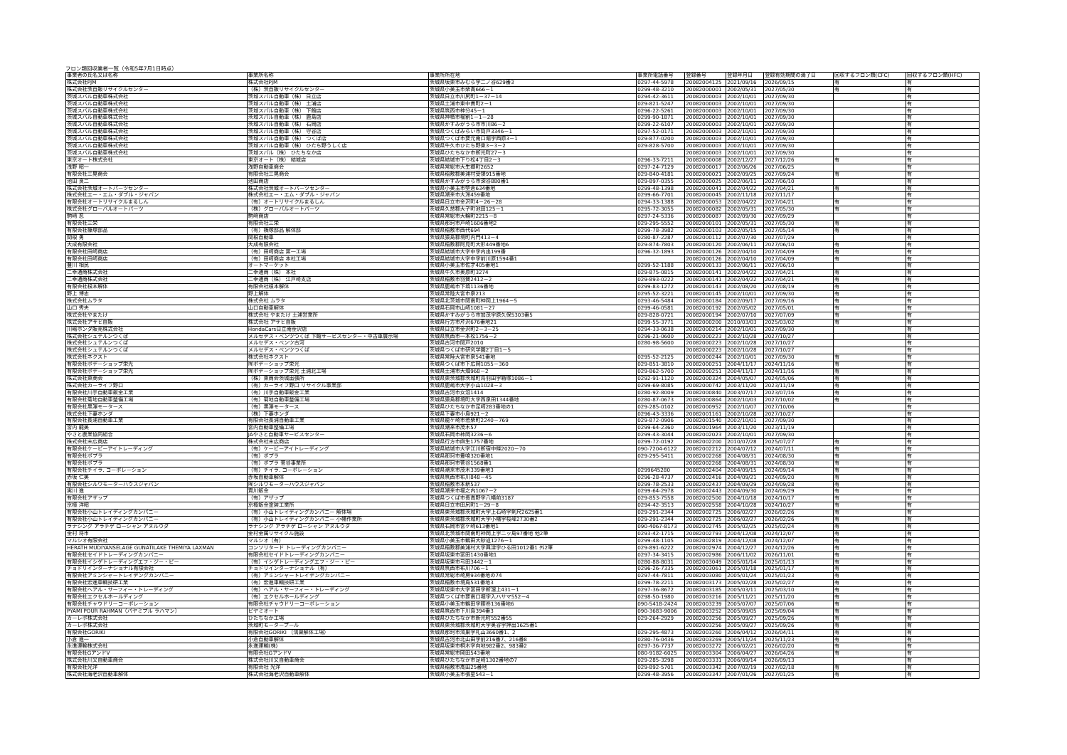フロン類回収業者一覧（令和5年7月1日時点）
| 事業者の氏名又は名称 | 事業所名称 | 事業所所在地 | 事業所電話番号 | 登録番号 | 登録年月日 | 登録有効期間の満了日 | 回収するフロン類(CFC) | 回収するフロン類(HFC) |
| --- | --- | --- | --- | --- | --- | --- | --- | --- |
| 株式会社PJM | 株式会社PJM | 茨城県坂東市みむら字二ノ谷629番3 | 0297-44-5978 | 20082004125 | 2021/09/16 | 2026/09/15 | 有 | 有 |
| 株式会社茨自販リサイクルセンター | （株）茨自販リサイクルセンター | 茨城県小美玉市柴高666－1 | 0299-48-3210 | 20082000001 | 2002/05/31 | 2027/05/30 | 有 | 有 |
| 茨城スバル自動車株式会社 | 茨城スバル自動車（株） 日立店 | 茨城県日立市川尻町1－37－14 | 0294-42-3611 | 20082000003 | 2002/10/01 | 2027/09/30 | | 有 |
| 茨城スバル自動車株式会社 | 茨城スバル自動車（株） 土浦店 | 茨城県土浦市東中貫町2－1 | 029-821-5247 | 20082000003 | 2002/10/01 | 2027/09/30 | | 有 |
| 茨城スバル自動車株式会社 | 茨城スバル自動車（株） 下館店 | 茨城県筑西市神分45－1 | 0296-22-5261 | 20082000003 | 2002/10/01 | 2027/09/30 | | 有 |
| 茨城スバル自動車株式会社 | 茨城スバル自動車（株） 鹿島店 | 茨城県神栖市堀割1－1－28 | 0299-90-1871 | 20082000003 | 2002/10/01 | 2027/09/30 | | 有 |
| 茨城スバル自動車株式会社 | 茨城スバル自動車（株） 石岡店 | 茨城県かすみがうら市市川86－2 | 0299-22-6107 | 20082000003 | 2002/10/01 | 2027/09/30 | | 有 |
| 茨城スバル自動車株式会社 | 茨城スバル自動車（株） 守谷店 | 茨城県つくばみらい市筒戸3346－1 | 0297-52-0171 | 20082000003 | 2002/10/01 | 2027/09/30 | | 有 |
| 茨城スバル自動車株式会社 | 茨城スバル自動車（株） つくば店 | 茨城県つくば市要元南口堀字西原3－1 | 029-877-0200 | 20082000003 | 2002/10/01 | 2027/09/30 | | 有 |
| 茨城スバル自動車株式会社 | 茨城スバル自動車（株） ひたち野うしく店 | 茨城県牛久市ひたち野東3－3－2 | 029-828-5700 | 20082000003 | 2002/10/01 | 2027/09/30 | | 有 |
| 茨城スバル自動車株式会社 | 茨城スバル（株） ひたちなか店 | 茨城県ひたちなか市新光町27－3 | | 20082000003 | 2002/10/01 | 2027/09/30 | | 有 |
| 東京オート株式会社 | 東京オート（株） 結城店 | 茨城県結城市下り松4丁目2－3 | 0296-33-7211 | 20082000008 | 2002/12/27 | 2027/12/26 | 有 | 有 |
| 浅野 昭一 | 浅野自動車商会 | 茨城県常総市大生郷町2652 | 0297-24-7129 | 20082000017 | 2002/06/26 | 2027/06/25 | | 有 |
| 有限会社三晃商会 | 有限会社三晃商会 | 茨城県稲敷郡美浦村受領915番地 | 029-840-4181 | 20082000021 | 2002/09/25 | 2027/09/24 | 有 | 有 |
| 池田 良二 | 池田商店 | 茨城県かすみがうら市深谷880番1 | 029-897-0355 | 20082000025 | 2002/06/11 | 2027/06/10 | | 有 |
| 株式会社茨城オートパーツセンター | 株式会社茨城オートパーツセンター | 茨城県小美玉市堅倉634番地 | 0299-48-1398 | 20082000041 | 2002/04/22 | 2027/04/21 | 有 | 有 |
| 株式会社エー・エム・ダブル・ジャパン | 株式会社エー・エム・ダブル・ジャパン | 茨城県潮来市大洲459番地 | 0299-66-7701 | 20082000045 | 2002/11/18 | 2027/11/17 | | 有 |
| 有限会社オートリサイクルまるしん | （有）オートリサイクルまるしん | 茨城県日立市金沢町4－26－28 | 0294-33-1388 | 20082000053 | 2002/04/22 | 2027/04/21 | 有 | 有 |
| 株式会社グローバルオートパーツ | （株）グローバルオートパーツ | 茨城県久慈郡大子町池田125－1 | 0295-72-3055 | 20082000082 | 2002/05/31 | 2027/05/30 | 有 | 有 |
| 駒﨑 忍 | 駒﨑商店 | 茨城県常総市大輪町2215－8 | 0297-24-5336 | 20082000087 | 2002/09/30 | 2027/09/29 | | 有 |
| 有限会社三栄 | 有限会社三栄 | 茨城県那珂市戸崎1606番地2 | 029-295-5552 | 20082000101 | 2002/05/31 | 2027/05/30 | 有 | 有 |
| 有限会社篠塚部品 | （有）篠塚部品 解体部 | 茨城県稲敷市西代694 | 0299-78-3982 | 20082000103 | 2002/05/15 | 2027/05/14 | 有 | 有 |
| 関根 勇 | 関根自動車 | 茨城県猿島郡境町内門413－4 | 0280-87-2287 | 20082000112 | 2002/07/30 | 2027/07/29 | | 有 |
| 大成有限会社 | 大成有限会社 | 茨城県稲敷郡阿見町大形449番地6 | 029-874-7803 | 20082000120 | 2002/06/11 | 2027/06/10 | 有 | 有 |
| 有限会社田崎商店 | （有）田崎商店 第一工場 | 茨城県結城市大字中字内出199番 | 0296-32-1893 | 20082000126 | 2002/04/10 | 2027/04/09 | 有 | 有 |
| 有限会社田崎商店 | （有）田崎商店 本社工場 | 茨城県結城市大字中字前川原1594番1 | | 20082000126 | 2002/04/10 | 2027/04/09 | 有 | 有 |
| 豊川 相民 | オートマーケット | 茨城県小美玉市佐才405番地1 | 0299-52-1188 | 20082000133 | 2002/06/11 | 2027/06/10 | | 有 |
| 二幸通商株式会社 | 二幸通商（株） 本社 | 茨城県牛久市奥原町3274 | 029-875-0815 | 20082000141 | 2002/04/22 | 2027/04/21 | 有 | 有 |
| 二幸通商株式会社 | 二幸通商（株） 江戸崎支店 | 茨城県稲敷市羽賀2412－2 | 029-893-0222 | 20082000141 | 2002/04/22 | 2027/04/21 | 有 | 有 |
| 有限会社根本解体 | 有限会社根本解体 | 茨城県鹿嶋市下塙1136番地 | 0299-83-1272 | 20082000143 | 2002/08/20 | 2027/08/19 | 有 | 有 |
| 野上 博志 | 野上解体 | 茨城県常陸大宮市泉213 | 0295-52-3221 | 20082000145 | 2002/10/01 | 2027/09/30 | 有 | 有 |
| 株式会社ムラタ | 株式会社 ムラタ | 茨城県北茨城市関南町神岡上1964－5 | 0293-46-5484 | 20082000184 | 2002/09/17 | 2027/09/16 | 有 | 有 |
| 山口 秀夫 | 山口自動車解体 | 茨城県石岡市山崎1081－27 | 0299-46-0581 | 20082000192 | 2002/05/02 | 2027/05/01 | 有 | 有 |
| 株式会社やまたけ | 株式会社 やまたけ 土浦営業所 | 茨城県かすみがうら市加茂字原久保5303番5 | 029-828-0721 | 20082000194 | 2002/07/10 | 2027/07/09 | 有 | 有 |
| 株式会社アサヒ自販 | 株式会社 アサヒ自販 | 茨城県行方市芹沢676番地21 | 0299-55-3771 | 20082000200 | 2010/03/03 | 2025/03/02 | 有 | 有 |
| 川嶋ホンダ販売株式会社 | HondaCars日立南金沢店 | 茨城県日立市金沢町2－3－25 | 0294-33-0638 | 20082000214 | 2002/10/01 | 2027/09/30 | | 有 |
| 株式会社シュテルンつくば | メルセデス・ベンツつくば 下館サービスセンター・中古車展示場 | 茨城県筑西市一本松1756－2 | 0296-21-0600 | 20082000223 | 2002/10/28 | 2027/10/27 | | 有 |
| 株式会社シュテルンつくば | メルセデス・ベンツ古河 | 茨城県古河市関戸2010 | 0280-98-5600 | 20082000223 | 2002/10/28 | 2027/10/27 | | 有 |
| 株式会社シュテルンつくば | メルセデス・ベンツつくば | 茨城県つくば市研究学園2丁目1－5 | | 20082000223 | 2002/10/28 | 2027/10/27 | | 有 |
| 株式会社ネクスト | 株式会社ネクスト | 茨城県常陸大宮市泉541番地 | 0295-52-2125 | 20082000244 | 2002/10/01 | 2027/09/30 | 有 | 有 |
| 有限会社ボデーショップ栄光 | ㈲ボデーショップ栄光 | 茨城県つくば市下広岡1055－360 | 029-851-3810 | 20082000251 | 2004/11/17 | 2024/11/16 | 有 | 有 |
| 有限会社ボデーショップ栄光 | ㈲ボデーショップ栄光 土浦北工場 | 茨城県土浦市大畑968－2 | 029-862-5700 | 20082000251 | 2004/11/17 | 2024/11/16 | 有 | 有 |
| 株式会社東商会 | （株）東商会茨城出張所 | 茨城県東茨城郡茨城町鳥羽田字箱塚1086－1 | 0292-91-1120 | 20082000324 | 2004/05/07 | 2024/05/06 | 有 | 有 |
| 株式会社カーライフ野口 | （有）カーライフ野口 リサイクル事業部 | 茨城県鹿嶋市大字小山1028－3 | 0299-69-8085 | 20082000742 | 2003/11/20 | 2023/11/19 | 有 | 有 |
| 有限会社川手自動車鈑金工業 | （有）川手自動車鈑金工業 | 茨城県古河市女沼1414 | 0280-92-8009 | 20082000840 | 2003/07/17 | 2023/07/16 | 有 | 有 |
| 有限会社菊地自動車整備工場 | （有）菊地自動車整備工場 | 茨城県猿島郡境町大字西泉田1344番地 | 0280-87-0673 | 20082000864 | 2002/10/03 | 2027/10/02 | 有 | 有 |
| 有限会社黒澤モータース | （有）黒澤モータース | 茨城県ひたちなか市足崎283番地の1 | 029-285-0102 | 20082000952 | 2002/10/07 | 2027/10/06 | | 有 |
| 株式会社下妻ホンダ | （株）下妻ホンダ | 茨城県下妻市小島921－2 | 0296-43-3336 | 20082001161 | 2002/10/28 | 2027/10/27 | | 有 |
| 有限会社長浦自動車工業 | 有限会社長浦自動車工業 | 茨城県龍ケ崎市若柴町2240－769 | 029-872-0906 | 20082001540 | 2002/10/01 | 2027/09/30 | | 有 |
| 宮内 龍美 | 宮内自動車整備工場 | 茨城県潮来市茂木57 | 0299-64-2360 | 20082001964 | 2003/11/20 | 2023/11/19 | | 有 |
| やさと農業協同組合 | JAやさと自動車サービスセンター | 茨城県石岡市柿岡3236－6 | 0299-43-3044 | 20082002023 | 2002/10/01 | 2027/09/30 | | 有 |
| 株式会社末広商店 | 株式会社末広商店 | 茨城県行方市麻生1757番地 | 0299-72-0192 | 20082002200 | 2010/07/28 | 2025/07/27 | 有 | 有 |
| 有限会社ケービーアイトレーディング | （有）ケービーアイトレーディング | 茨城県結城市大字江川新宿中條2020－70 | 090-7204-6122 | 20082002212 | 2004/07/12 | 2024/07/11 | 有 | 有 |
| 有限会社ポプラ | （有）ポプラ | 茨城県那珂市豊喰320番地1 | 029-295-5411 | 20082002268 | 2004/08/31 | 2024/08/30 | 有 | 有 |
| 有限会社ポプラ | （有）ポプラ 菅谷事業所 | 茨城県那珂市菅谷1568番1 | | 20082002268 | 2004/08/31 | 2024/08/30 | 有 | 有 |
| 有限会社チイラ. コーポレーション | （有）チイラ. コーポレーション | 茨城県潮来市茂木339番地3 | 0299645280 | 20082002404 | 2004/09/15 | 2024/09/14 | 有 | 有 |
| 赤坂 仁美 | 赤坂自動車解体 | 茨城県筑西市布川848－45 | 0296-28-4737 | 20082002416 | 2004/09/21 | 2024/09/20 | 有 | 有 |
| 有限会社シルワモーターハウスジャパン | ㈲シルワモーターハウスジャパン | 茨城県稲敷市本新537 | 0299-78-2533 | 20082002437 | 2004/09/29 | 2024/09/28 | 有 | 有 |
| 実川 進 | 實川鈑金 | 茨城県潮来市堀之内1067－2 | 0299-64-2978 | 20082002443 | 2004/09/30 | 2024/09/29 | 有 | 有 |
| 有限会社アザップ | （有）アザップ | 茨城県つくば市長高野字八幡前3187 | 029-853-7558 | 20082002500 | 2004/10/18 | 2024/10/17 | 有 | 有 |
| 京極 洋昭 | 京極鈑金塗装工業所 | 茨城県日立市田尻町1－29－8 | 0294-42-3513 | 20082002558 | 2004/10/28 | 2024/10/27 | 有 | 有 |
| 有限会社小山トレイディングカンパニー | （有）小山トレイディングカンパニー 解体場 | 茨城県東茨城郡茨城町大字上石崎字剣尺2625番1 | 029-291-2344 | 20082002725 | 2006/02/27 | 2026/02/26 | 有 | 有 |
| 有限会社小山トレイディングカンパニー | （有）小山トレイディングカンパニー 小幡作業所 | 茨城県東茨城郡茨城町大字小幡字桜峰2730番2 | 029-291-2344 | 20082002725 | 2006/02/27 | 2026/02/26 | 有 | 有 |
| ラナシング アラチゲ ローシャン アヌルウダ | ラナシング アラチゲ ローシャン アヌルウダ | 茨城県石岡市宮ケ崎613番地1 | 090-4067-8173 | 20082002745 | 2005/02/25 | 2025/02/24 | 有 | 有 |
| 金村 将市 | 金村金属リサイクル施設 | 茨城県北茨城市関南町神岡上字二ッ島97番地 他2筆 | 0293-42-1715 | 20082002793 | 2004/12/08 | 2024/12/07 | 有 | 有 |
| マルシオ有限会社 | マルシオ（有） | 茨城県小美玉市鶴田大砂道1276－1 | 0299-48-1105 | 20082002819 | 2004/12/08 | 2024/12/07 | 有 | 有 |
| HERATH MUDIYANSELAGE GUNATILAKE THEMIYA LAXMAN | コンソリタード トレーディングカンパニー | 茨城県稲敷郡美浦村大字興津字ひる田1012番1 外2筆 | 029-891-6222 | 20082002974 | 2004/12/27 | 2024/12/26 | 有 | 有 |
| 有限会社セイドトレーディングカンパニー | 有限会社セイドトレーディングカンパニー | 茨城県坂東市冨田1430番地1 | 0297-34-3415 | 20082002986 | 2006/11/02 | 2026/11/01 | 有 | 有 |
| 有限会社イシゲトレーディングエフ・ジー・ピー | （有）イシゲトレーディングエフ・ジー・ピー | 茨城県坂東市弓田3442－1 | 0280-88-8031 | 20082003049 | 2005/01/14 | 2025/01/13 | 有 | 有 |
| チョドリインターナショナル有限会社 | チョドリインターナショナル（有） | 茨城県筑西市布川706－1 | 0296-26-7335 | 20082003061 | 2005/01/18 | 2025/01/17 | 有 | 有 |
| 有限会社アミンシャートレイデングカンパニー | （有）アミンシャートレイデングカンパニー | 茨城県常総市崎房934番地の74 | 0297-44-7811 | 20082003080 | 2005/01/24 | 2025/01/23 | 有 | 有 |
| 有限会社宏進車輌技研工業 | （有）宏進車輌技研工業 | 茨城県稲敷市境島531番地3 | 0299-78-2211 | 20082003173 | 2005/02/28 | 2025/02/27 | 有 | 有 |
| 有限会社ヘアル・サーフィー・トレーディング | （有）ヘアル・サーフィー・トレーディング | 茨城県坂東市大字冨田字新溜上431－1 | 0297-36-8672 | 20082003185 | 2005/03/11 | 2025/03/10 | 有 | 有 |
| 有限会社エクセルホールディング | （有）エクセルホールディング | 茨城県つくば市要南口堀字入ハサマ552－4 | 0298-50-1980 | 20082003216 | 2005/11/21 | 2025/11/20 | 有 | 有 |
| 有限会社チャウドリーコーポレーション | 有限会社チャウドリーコーポレーション | 茨城県小美玉市鶴田字腰巻136番地6 | 090-5418-2424 | 20082003239 | 2005/07/07 | 2025/07/06 | 有 | 有 |
| PYAMI POUR RAHMAN（パヤミプル ラハマン） | ピヤミオート | 茨城県筑西市下川島394番3 | 090-3683-9006 | 20082003252 | 2005/09/05 | 2025/09/04 | 有 | 有 |
| カーレポ株式会社 | ひたちなか工場 | 茨城県ひたちなか市新光町552番55 | 029-264-2929 | 20082003256 | 2005/09/27 | 2025/09/26 | 有 | 有 |
| カーレポ株式会社 | 茨城町モータープール | 茨城県東茨城郡茨城町大字奥谷字押出1625番1 | | 20082003256 | 2005/09/27 | 2025/09/26 | 有 | 有 |
| 有限会社GORIKI | 有限会社GORIKI （鴻巣解体工場） | 茨城県那珂市鴻巣字札山3660番1、2 | 029-295-4873 | 20082003260 | 2006/04/12 | 2026/04/11 | 有 | 有 |
| 小倉 進一 | 小倉自動車解体 | 茨城県古河市北山田字前216番7、216番8 | 0280-76-0436 | 20082003269 | 2005/11/24 | 2025/11/23 | 有 | 有 |
| 永進運輸株式会社 | 永進運輸(株) | 茨城県坂東市桐木字向地982番2、983番2 | 0297-36-7737 | 20082003272 | 2006/02/21 | 2026/02/20 | 有 | 有 |
| 有限会社GアンドV | 有限会社GアンドV | 茨城県常総市岡田543番地 | 080-9182-6025 | 20082003304 | 2006/04/27 | 2026/04/26 | 有 | 有 |
| 株式会社川又自動車商会 | 株式会社川又自動車商会 | 茨城県ひたちなか市足崎1302番地の7 | 029-285-3298 | 20082003331 | 2006/09/14 | 2026/09/13 | | 有 |
| 有限会社光洋 | 有限会社 光洋 | 茨城県稲敷市高田25番地 | 029-892-5701 | 20082003342 | 2007/02/19 | 2027/02/18 | 有 | 有 |
| 株式会社海老沢自動車解体 | 株式会社海老沢自動車解体 | 茨城県小美玉市張星543－1 | 0299-48-3956 | 20082003347 | 2007/01/26 | 2027/01/25 | 有 | 有 |